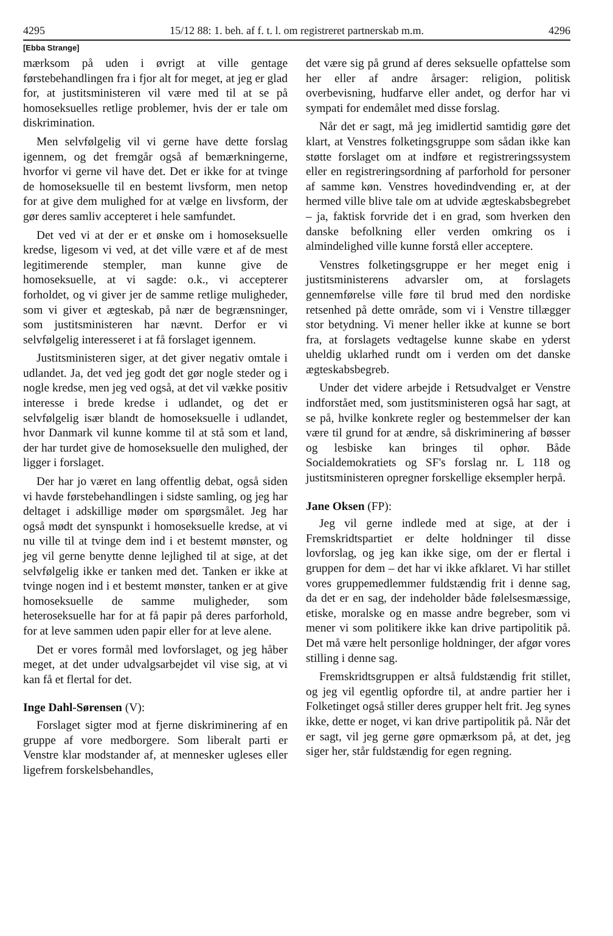4295 15/12 88: 1. beh. af f. t. l. om registreret partnerskab m.m. 4296
[Ebba Strange]
mærksom på uden i øvrigt at ville gentage førstebehandlingen fra i fjor alt for meget, at jeg er glad for, at justitsministeren vil være med til at se på homoseksuelles retlige problemer, hvis der er tale om diskrimination.
Men selvfølgelig vil vi gerne have dette forslag igennem, og det fremgår også af bemærkningerne, hvorfor vi gerne vil have det. Det er ikke for at tvinge de homoseksuelle til en bestemt livsform, men netop for at give dem mulighed for at vælge en livsform, der gør deres samliv accepteret i hele samfundet.
Det ved vi at der er et ønske om i homoseksuelle kredse, ligesom vi ved, at det ville være et af de mest legitimerende stempler, man kunne give de homoseksuelle, at vi sagde: o.k., vi accepterer forholdet, og vi giver jer de samme retlige muligheder, som vi giver et ægteskab, på nær de begrænsninger, som justitsministeren har nævnt. Derfor er vi selvfølgelig interesseret i at få forslaget igennem.
Justitsministeren siger, at det giver negativ omtale i udlandet. Ja, det ved jeg godt det gør nogle steder og i nogle kredse, men jeg ved også, at det vil vække positiv interesse i brede kredse i udlandet, og det er selvfølgelig især blandt de homoseksuelle i udlandet, hvor Danmark vil kunne komme til at stå som et land, der har turdet give de homoseksuelle den mulighed, der ligger i forslaget.
Der har jo været en lang offentlig debat, også siden vi havde førstebehandlingen i sidste samling, og jeg har deltaget i adskillige møder om spørgsmålet. Jeg har også mødt det synspunkt i homoseksuelle kredse, at vi nu ville til at tvinge dem ind i et bestemt mønster, og jeg vil gerne benytte denne lejlighed til at sige, at det selvfølgelig ikke er tanken med det. Tanken er ikke at tvinge nogen ind i et bestemt mønster, tanken er at give homoseksuelle de samme muligheder, som heteroseksuelle har for at få papir på deres parforhold, for at leve sammen uden papir eller for at leve alene.
Det er vores formål med lovforslaget, og jeg håber meget, at det under udvalgsarbejdet vil vise sig, at vi kan få et flertal for det.
Inge Dahl-Sørensen (V):
Forslaget sigter mod at fjerne diskriminering af en gruppe af vore medborgere. Som liberalt parti er Venstre klar modstander af, at mennesker ugleses eller ligefrem forskelsbehandles,
det være sig på grund af deres seksuelle opfattelse som her eller af andre årsager: religion, politisk overbevisning, hudfarve eller andet, og derfor har vi sympati for endemålet med disse forslag.
Når det er sagt, må jeg imidlertid samtidig gøre det klart, at Venstres folketingsgruppe som sådan ikke kan støtte forslaget om at indføre et registreringssystem eller en registreringsordning af parforhold for personer af samme køn. Venstres hovedindvending er, at der hermed ville blive tale om at udvide ægteskabsbegrebet – ja, faktisk forvride det i en grad, som hverken den danske befolkning eller verden omkring os i almindelighed ville kunne forstå eller acceptere.
Venstres folketingsgruppe er her meget enig i justitsministerens advarsler om, at forslagets gennemførelse ville føre til brud med den nordiske retsenhed på dette område, som vi i Venstre tillægger stor betydning. Vi mener heller ikke at kunne se bort fra, at forslagets vedtagelse kunne skabe en yderst uheldig uklarhed rundt om i verden om det danske ægteskabsbegreb.
Under det videre arbejde i Retsudvalget er Venstre indforstået med, som justitsministeren også har sagt, at se på, hvilke konkrete regler og bestemmelser der kan være til grund for at ændre, så diskriminering af bøsser og lesbiske kan bringes til ophør. Både Socialdemokratiets og SF's forslag nr. L 118 og justitsministeren opregner forskellige eksempler herpå.
Jane Oksen (FP):
Jeg vil gerne indlede med at sige, at der i Fremskridtspartiet er delte holdninger til disse lovforslag, og jeg kan ikke sige, om der er flertal i gruppen for dem – det har vi ikke afklaret. Vi har stillet vores gruppemedlemmer fuldstændig frit i denne sag, da det er en sag, der indeholder både følelsesmæssige, etiske, moralske og en masse andre begreber, som vi mener vi som politikere ikke kan drive partipolitik på. Det må være helt personlige holdninger, der afgør vores stilling i denne sag.
Fremskridtsgruppen er altså fuldstændig frit stillet, og jeg vil egentlig opfordre til, at andre partier her i Folketinget også stiller deres grupper helt frit. Jeg synes ikke, dette er noget, vi kan drive partipolitik på. Når det er sagt, vil jeg gerne gøre opmærksom på, at det, jeg siger her, står fuldstændig for egen regning.